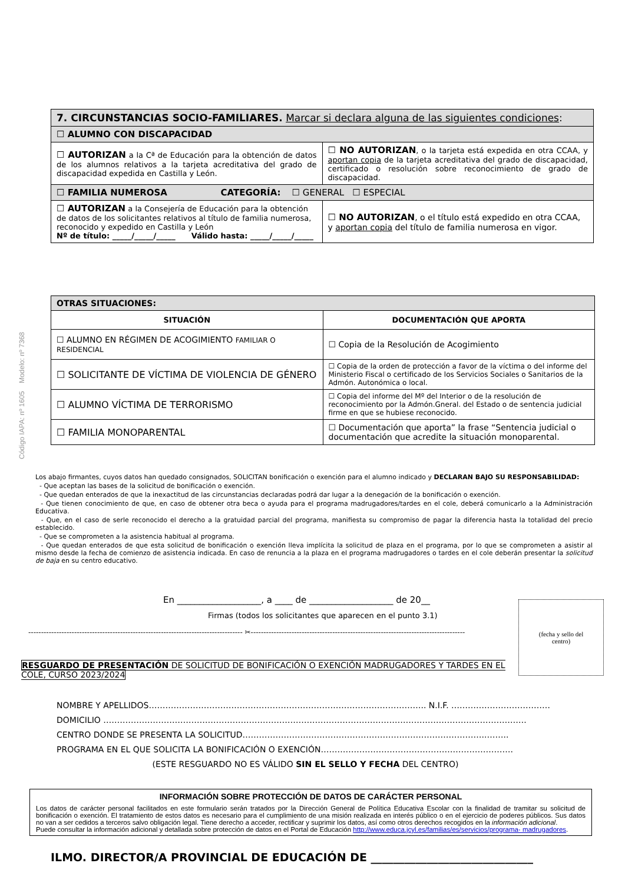Código IAPA: nº 1605 Modelo: nº 7368
| 7. CIRCUNSTANCIAS SOCIO-FAMILIARES. Marcar si declara alguna de las siguientes condiciones : | |
| ☐ ALUMNO CON DISCAPACIDAD | |
| ☐ AUTORIZAN a la Cª de Educación para la obtención de datos de los alumnos relativos a la tarjeta acreditativa del grado de discapacidad expedida en Castilla y León. | ☐ NO AUTORIZAN , o la tarjeta está expedida en otra CCAA, y aportan copia de la tarjeta acreditativa del grado de discapacidad, certificado o resolución sobre reconocimiento de grado de discapacidad. |
| ☐ FAMILIA NUMEROSA CATEGORÍA: ☐ GENERAL ☐ ESPECIAL | |
| ☐ AUTORIZAN a la Consejería de Educación para la obtención de datos de los solicitantes relativos al título de familia numerosa, reconocido y expedido en Castilla y León Nº de título: _____/_____/_____ Válido hasta: _____/_____/_____ | ☐ NO AUTORIZAN , o el título está expedido en otra CCAA, y aportan copia del título de familia numerosa en vigor. |
| OTRAS SITUACIONES: | |
| SITUACIÓN | DOCUMENTACIÓN QUE APORTA |
| ☐ ALUMNO EN RÉGIMEN DE ACOGIMIENTO FAMILIAR O RESIDENCIAL | ☐ Copia de la Resolución de Acogimiento |
| ☐ SOLICITANTE DE VÍCTIMA DE VIOLENCIA DE GÉNERO | ☐ Copia de la orden de protección a favor de la víctima o del informe del Ministerio Fiscal o certificado de los Servicios Sociales o Sanitarios de la Admón. Autonómica o local. |
| ☐ ALUMNO VÍCTIMA DE TERRORISMO | ☐ Copia del informe del Mº del Interior o de la resolución de reconocimiento por la Admón.Gneral. del Estado o de sentencia judicial firme en que se hubiese reconocido. |
| ☐ FAMILIA MONOPARENTAL | ☐ Documentación que aporta” la frase “Sentencia judicial o documentación que acredite la situación monoparental. |
Los abajo firmantes, cuyos datos han quedado consignados, SOLICITAN bonificación o exención para el alumno indicado y DECLARAN BAJO SU RESPONSABILIDAD:
- Que aceptan las bases de la solicitud de bonificación o exención.
- Que quedan enterados de que la inexactitud de las circunstancias declaradas podrá dar lugar a la denegación de la bonificación o exención.
- Que tienen conocimiento de que, en caso de obtener otra beca o ayuda para el programa madrugadores/tardes en el cole, deberá comunicarlo a la Administración Educativa.
- Que, en el caso de serle reconocido el derecho a la gratuidad parcial del programa, manifiesta su compromiso de pagar la diferencia hasta la totalidad del precio establecido.
- Que se comprometen a la asistencia habitual al programa.
- Que quedan enterados de que esta solicitud de bonificación o exención lleva implícita la solicitud de plaza en el programa, por lo que se comprometen a asistir al mismo desde la fecha de comienzo de asistencia indicada. En caso de renuncia a la plaza en el programa madrugadores o tardes en el cole deberán presentar la solicitud de baja en su centro educativo.
En ___________________, a ____ de ___________________ de 20__
Firmas (todos los solicitantes que aparecen en el punto 3.1)
------------------------------------------------------------------------------------ ✂------------------------------------------------------------------------------------
(fecha y sello del
centro)
RESGUARDO DE PRESENTACIÓN DE SOLICITUD DE BONIFICACIÓN O EXENCIÓN MADRUGADORES Y TARDES EN EL COLE, CURSO 2023/2024
NOMBRE Y APELLIDOS……………………………………………………………………………………….. N.I.F. ………………………………
DOMICILIO ……………………………………………………………………………………………………………………………………….
CENTRO DONDE SE PRESENTA LA SOLICITUD……………………………………………………………………………..……..
PROGRAMA EN EL QUE SOLICITA LA BONIFICACIÓN O EXENCIÓN…………………………………………………………….
(ESTE RESGUARDO NO ES VÁLIDO SIN EL SELLO Y FECHA DEL CENTRO)
INFORMACIÓN SOBRE PROTECCIÓN DE DATOS DE CARÁCTER PERSONAL
Los datos de carácter personal facilitados en este formulario serán tratados por la Dirección General de Política Educativa Escolar con la finalidad de tramitar su solicitud de bonificación o exención. El tratamiento de estos datos es necesario para el cumplimiento de una misión realizada en interés público o en el ejercicio de poderes públicos. Sus datos no van a ser cedidos a terceros salvo obligación legal. Tiene derecho a acceder, rectificar y suprimir los datos, así como otros derechos recogidos en la información adicional.
Puede consultar la información adicional y detallada sobre protección de datos en el Portal de Educación http://www.educa.jcyl.es/familias/es/servicios/programa- madrugadores.
ILMO. DIRECTOR/A PROVINCIAL DE EDUCACIÓN DE _____________________________